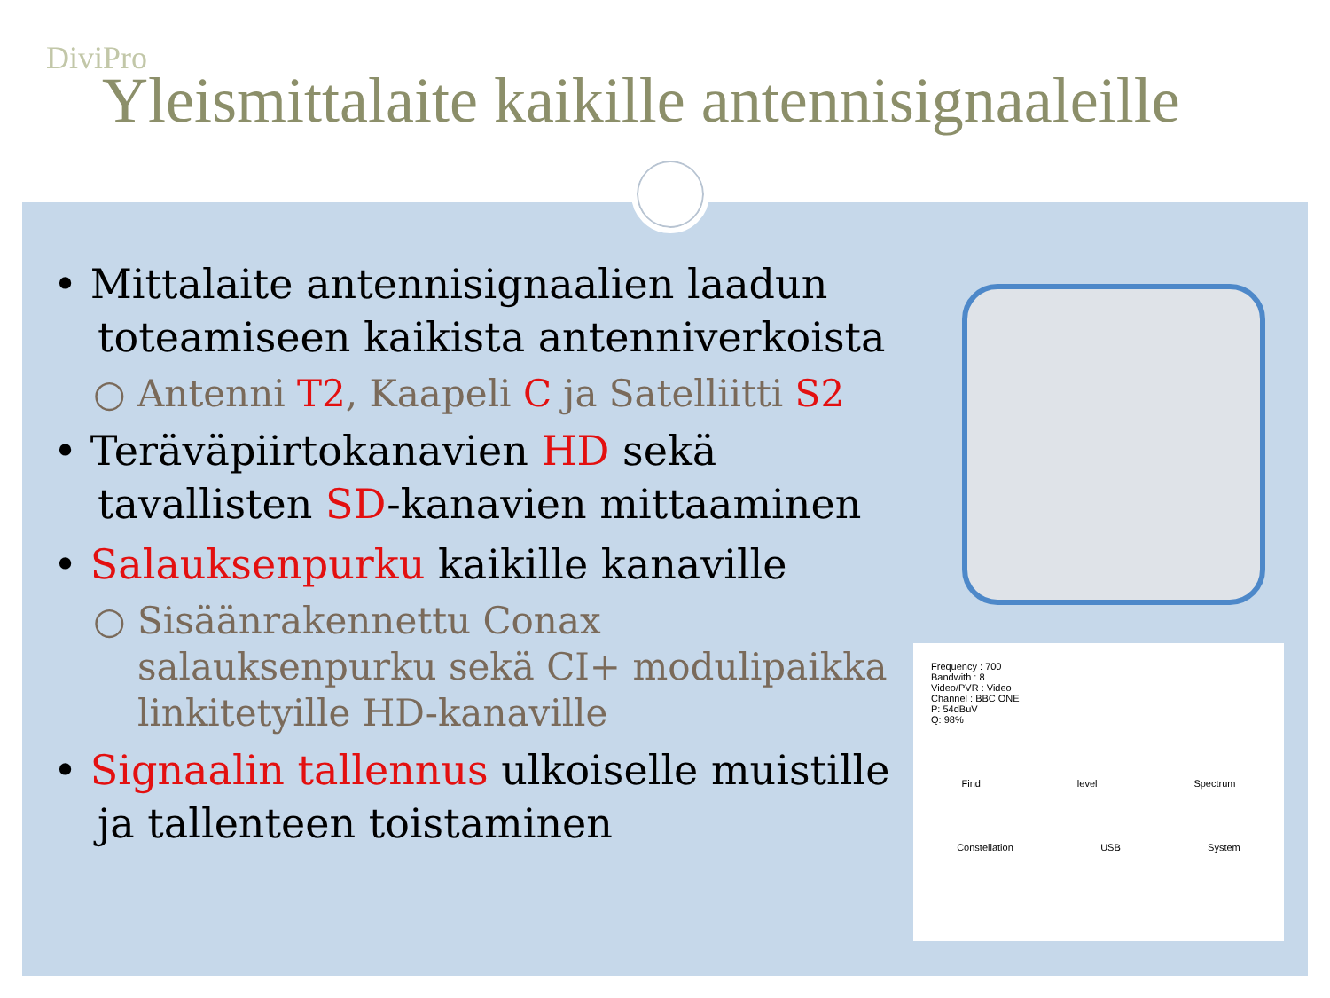DiviPro
Yleismittalaite kaikille antennisignaaleille
• Mittalaite antennisignaalien laadun toteamiseen kaikista antenniverkoista
○ Antenni T2, Kaapeli C ja Satelliitti S2
• Teräväpiirtokanavien HD sekä tavallisten SD-kanavien mittaaminen
• Salauksenpurku kaikille kanaville
○ Sisäänrakennettu Conax salauksenpurku sekä CI+ modulipaikka linkitetyille HD-kanaville
• Signaalin tallennus ulkoiselle muistille ja tallenteen toistaminen
Frequency : 700
Bandwith : 8
Video/PVR : Video
Channel : BBC ONE
P: 54dBuV
Q: 98%
Find level Spectrum
Constellation USB System